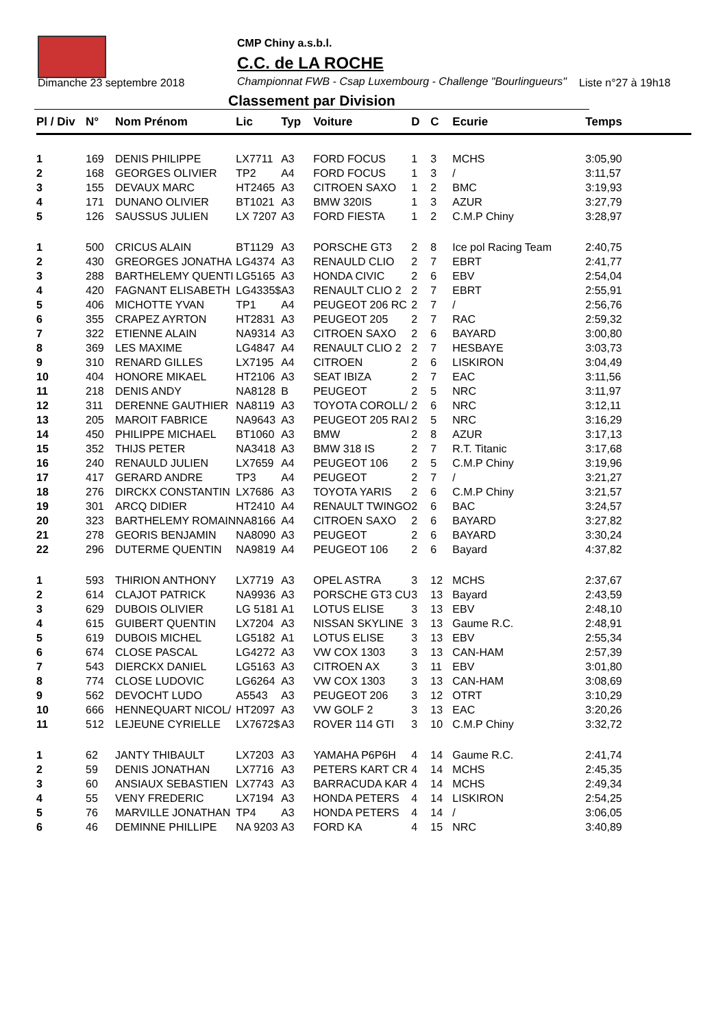CMP Chiny a.s.b.l.
C.C. de LA ROCHE
Dimanche 23 septembre 2018
Championnat FWB - Csap Luxembourg - Challenge "Bourlingueurs"
Liste n°27 à 19h18
Classement par Division
| Pl / Div | N° | Nom Prénom | Lic | Typ | Voiture | D | C | Ecurie | Temps |
| --- | --- | --- | --- | --- | --- | --- | --- | --- | --- |
| 1 | 169 | DENIS PHILIPPE | LX7711 | A3 | FORD FOCUS | 1 | 3 | MCHS | 3:05,90 |
| 2 | 168 | GEORGES OLIVIER | TP2 | A4 | FORD FOCUS | 1 | 3 | / | 3:11,57 |
| 3 | 155 | DEVAUX MARC | HT2465 | A3 | CITROEN SAXO | 1 | 2 | BMC | 3:19,93 |
| 4 | 171 | DUNANO OLIVIER | BT1021 | A3 | BMW 320IS | 1 | 3 | AZUR | 3:27,79 |
| 5 | 126 | SAUSSUS JULIEN | LX 7207 | A3 | FORD FIESTA | 1 | 2 | C.M.P Chiny | 3:28,97 |
| 1 | 500 | CRICUS ALAIN | BT1129 | A3 | PORSCHE GT3 | 2 | 8 | Ice pol Racing Team | 2:40,75 |
| 2 | 430 | GREORGES JONATHA | LG4374 | A3 | RENAULD CLIO | 2 | 7 | EBRT | 2:41,77 |
| 3 | 288 | BARTHELEMY QUENTI | LG5165 | A3 | HONDA CIVIC | 2 | 6 | EBV | 2:54,04 |
| 4 | 420 | FAGNANT ELISABETH | LG4335$ | A3 | RENAULT CLIO 2 | 2 | 7 | EBRT | 2:55,91 |
| 5 | 406 | MICHOTTE YVAN | TP1 | A4 | PEUGEOT 206 RC | 2 | 7 | / | 2:56,76 |
| 6 | 355 | CRAPEZ AYRTON | HT2831 | A3 | PEUGEOT 205 | 2 | 7 | RAC | 2:59,32 |
| 7 | 322 | ETIENNE ALAIN | NA9314 | A3 | CITROEN SAXO | 2 | 6 | BAYARD | 3:00,80 |
| 8 | 369 | LES MAXIME | LG4847 | A4 | RENAULT CLIO 2 | 2 | 7 | HESBAYE | 3:03,73 |
| 9 | 310 | RENARD GILLES | LX7195 | A4 | CITROEN | 2 | 6 | LISKIRON | 3:04,49 |
| 10 | 404 | HONORE MIKAEL | HT2106 | A3 | SEAT IBIZA | 2 | 7 | EAC | 3:11,56 |
| 11 | 218 | DENIS ANDY | NA8128 | B | PEUGEOT | 2 | 5 | NRC | 3:11,97 |
| 12 | 311 | DERENNE GAUTHIER | NA8119 | A3 | TOYOTA COROLL/ | 2 | 6 | NRC | 3:12,11 |
| 13 | 205 | MAROIT FABRICE | NA9643 | A3 | PEUGEOT 205 RAI | 2 | 5 | NRC | 3:16,29 |
| 14 | 450 | PHILIPPE MICHAEL | BT1060 | A3 | BMW | 2 | 8 | AZUR | 3:17,13 |
| 15 | 352 | THIJS PETER | NA3418 | A3 | BMW 318 IS | 2 | 7 | R.T. Titanic | 3:17,68 |
| 16 | 240 | RENAULD JULIEN | LX7659 | A4 | PEUGEOT 106 | 2 | 5 | C.M.P Chiny | 3:19,96 |
| 17 | 417 | GERARD ANDRE | TP3 | A4 | PEUGEOT | 2 | 7 | / | 3:21,27 |
| 18 | 276 | DIRCKX CONSTANTIN | LX7686 | A3 | TOYOTA YARIS | 2 | 6 | C.M.P Chiny | 3:21,57 |
| 19 | 301 | ARCQ DIDIER | HT2410 | A4 | RENAULT TWINGO | 2 | 6 | BAC | 3:24,57 |
| 20 | 323 | BARTHELEMY ROMAIN | NA8166 | A4 | CITROEN SAXO | 2 | 6 | BAYARD | 3:27,82 |
| 21 | 278 | GEORIS BENJAMIN | NA8090 | A3 | PEUGEOT | 2 | 6 | BAYARD | 3:30,24 |
| 22 | 296 | DUTERME QUENTIN | NA9819 | A4 | PEUGEOT 106 | 2 | 6 | Bayard | 4:37,82 |
| 1 | 593 | THIRION ANTHONY | LX7719 | A3 | OPEL ASTRA | 3 | 12 | MCHS | 2:37,67 |
| 2 | 614 | CLAJOT PATRICK | NA9936 | A3 | PORSCHE GT3 CU | 3 | 13 | Bayard | 2:43,59 |
| 3 | 629 | DUBOIS OLIVIER | LG 5181 | A1 | LOTUS ELISE | 3 | 13 | EBV | 2:48,10 |
| 4 | 615 | GUIBERT QUENTIN | LX7204 | A3 | NISSAN SKYLINE | 3 | 13 | Gaume R.C. | 2:48,91 |
| 5 | 619 | DUBOIS MICHEL | LG5182 | A1 | LOTUS ELISE | 3 | 13 | EBV | 2:55,34 |
| 6 | 674 | CLOSE PASCAL | LG4272 | A3 | VW COX 1303 | 3 | 13 | CAN-HAM | 2:57,39 |
| 7 | 543 | DIERCKX DANIEL | LG5163 | A3 | CITROEN AX | 3 | 11 | EBV | 3:01,80 |
| 8 | 774 | CLOSE LUDOVIC | LG6264 | A3 | VW COX 1303 | 3 | 13 | CAN-HAM | 3:08,69 |
| 9 | 562 | DEVOCHT LUDO | A5543 | A3 | PEUGEOT 206 | 3 | 12 | OTRT | 3:10,29 |
| 10 | 666 | HENNEQUART NICOL/ | HT2097 | A3 | VW GOLF 2 | 3 | 13 | EAC | 3:20,26 |
| 11 | 512 | LEJEUNE CYRIELLE | LX7672$ | A3 | ROVER 114 GTI | 3 | 10 | C.M.P Chiny | 3:32,72 |
| 1 | 62 | JANTY THIBAULT | LX7203 | A3 | YAMAHA P6P6H | 4 | 14 | Gaume R.C. | 2:41,74 |
| 2 | 59 | DENIS JONATHAN | LX7716 | A3 | PETERS KART CR | 4 | 14 | MCHS | 2:45,35 |
| 3 | 60 | ANSIAUX SEBASTIEN | LX7743 | A3 | BARRACUDA KAR | 4 | 14 | MCHS | 2:49,34 |
| 4 | 55 | VENY FREDERIC | LX7194 | A3 | HONDA PETERS | 4 | 14 | LISKIRON | 2:54,25 |
| 5 | 76 | MARVILLE JONATHAN | TP4 | A3 | HONDA PETERS | 4 | 14 | / | 3:06,05 |
| 6 | 46 | DEMINNE PHILLIPE | NA 9203 | A3 | FORD KA | 4 | 15 | NRC | 3:40,89 |